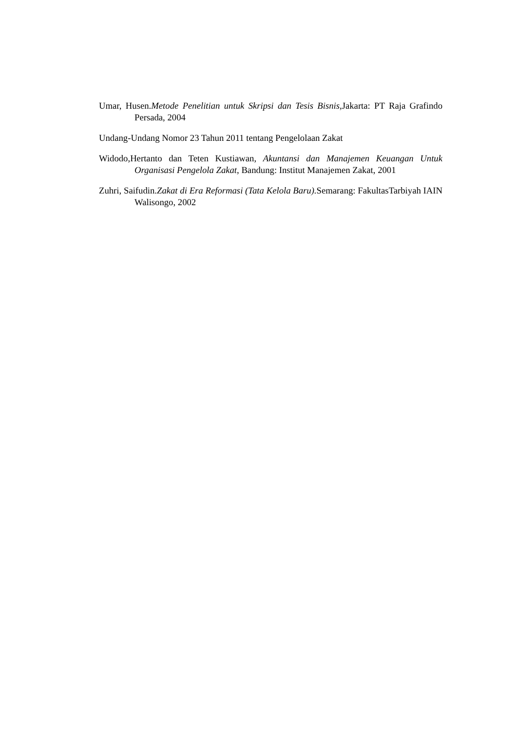Umar, Husen.Metode Penelitian untuk Skripsi dan Tesis Bisnis, Jakarta: PT Raja Grafindo Persada, 2004
Undang-Undang Nomor 23 Tahun 2011 tentang Pengelolaan Zakat
Widodo,Hertanto dan Teten Kustiawan, Akuntansi dan Manajemen Keuangan Untuk Organisasi Pengelola Zakat, Bandung: Institut Manajemen Zakat, 2001
Zuhri, Saifudin.Zakat di Era Reformasi (Tata Kelola Baru). Semarang: FakultasTarbiyah IAIN Walisongo, 2002